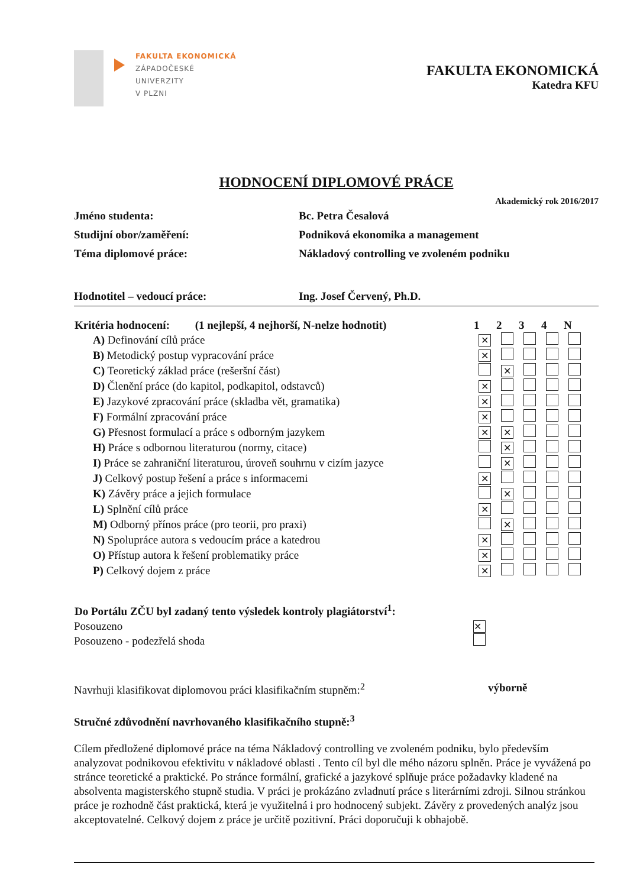FAKULTA EKONOMICKÁ
ZÁPADOČESKÉ
UNIVERZITY
V PLZNI
FAKULTA EKONOMICKÁ
Katedra KFU
HODNOCENÍ DIPLOMOVÉ PRÁCE
Akademický rok 2016/2017
| Jméno studenta: | Bc. Petra Česalová |
| Studijní obor/zaměření: | Podniková ekonomika a management |
| Téma diplomové práce: | Nákladový controlling ve zvoleném podniku |
| Hodnotitel – vedoucí práce: | Ing. Josef Červený, Ph.D. |
| Kritéria hodnocení: (1 nejlepší, 4 nejhorší, N-nelze hodnotit) | 1 | 2 | 3 | 4 | N | |
| --- | --- | --- | --- | --- | --- | --- |
| A) Definování cílů práce | ✕ | | | | | |
| B) Metodický postup vypracování práce | ✕ | | | | | |
| C) Teoretický základ práce (rešeršní část) | | ✕ | | | | |
| D) Členění práce (do kapitol, podkapitol, odstavců) | ✕ | | | | | |
| E) Jazykové zpracování práce (skladba vět, gramatika) | ✕ | | | | | |
| F) Formální zpracování práce | ✕ | | | | | |
| G) Přesnost formulací a práce s odborným jazykem | ✕ | ✕ | | | | |
| H) Práce s odbornou literaturou (normy, citace) | | ✕ | | | | |
| I) Práce se zahraniční literaturou, úroveň souhrnu v cizím jazyce | | ✕ | | | | |
| J) Celkový postup řešení a práce s informacemi | ✕ | | | | | |
| K) Závěry práce a jejich formulace | | ✕ | | | | |
| L) Splnění cílů práce | ✕ | | | | | |
| M) Odborný přínos práce (pro teorii, pro praxi) | | ✕ | | | | |
| N) Spolupráce autora s vedoucím práce a katedrou | ✕ | | | | | |
| O) Přístup autora k řešení problematiky práce | ✕ | | | | | |
| P) Celkový dojem z práce | ✕ | | | | | |
| Do Portálu ZČU byl zadaný tento výsledek kontroly plagiátorství<sup>1</sup>: | |
| --- | --- |
| Posouzeno | ✕ |
| Posouzeno - podezřelá shoda | |
Navrhuji klasifikovat diplomovou práci klasifikačním stupněm:<sup>2</sup>
výborně
Stručné zdůvodnění navrhovaného klasifikačního stupně:<sup>3</sup>
Cílem předložené diplomové práce na téma Nákladový controlling ve zvoleném podniku, bylo především analyzovat podnikovou efektivitu v nákladové oblasti . Tento cíl byl dle mého názoru splněn. Práce je vyvážená po stránce teoretické a praktické. Po stránce formální, grafické a jazykové splňuje práce požadavky kladené na absolventa magisterského stupně studia. V práci je prokázáno zvladnutí práce s literárními zdroji. Silnou stránkou práce je rozhodně část praktická, která je využitelná i pro hodnocený subjekt. Závěry z provedených analýz jsou akceptovatelné. Celkový dojem z práce je určitě pozitivní. Práci doporučuji k obhajobě.